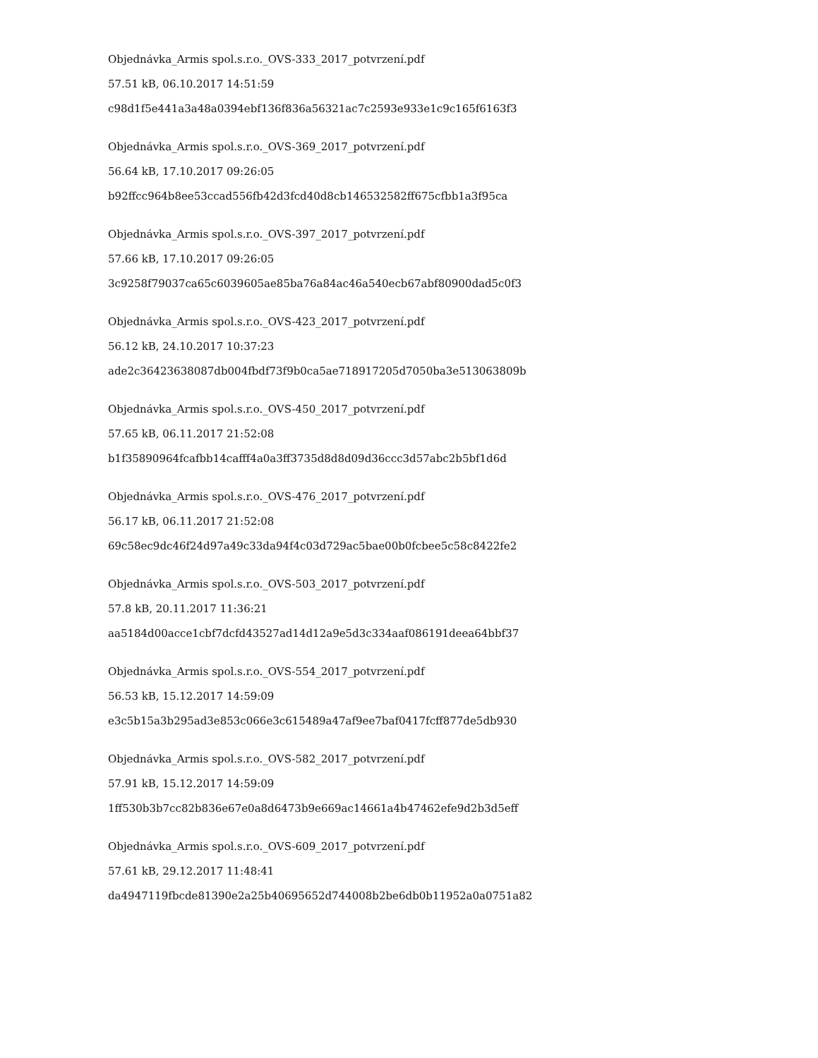Objednávka_Armis spol.s.r.o._OVS-333_2017_potvrzení.pdf
57.51 kB, 06.10.2017 14:51:59
c98d1f5e441a3a48a0394ebf136f836a56321ac7c2593e933e1c9c165f6163f3
Objednávka_Armis spol.s.r.o._OVS-369_2017_potvrzení.pdf
56.64 kB, 17.10.2017 09:26:05
b92ffcc964b8ee53ccad556fb42d3fcd40d8cb146532582ff675cfbb1a3f95ca
Objednávka_Armis spol.s.r.o._OVS-397_2017_potvrzení.pdf
57.66 kB, 17.10.2017 09:26:05
3c9258f79037ca65c6039605ae85ba76a84ac46a540ecb67abf80900dad5c0f3
Objednávka_Armis spol.s.r.o._OVS-423_2017_potvrzení.pdf
56.12 kB, 24.10.2017 10:37:23
ade2c36423638087db004fbdf73f9b0ca5ae718917205d7050ba3e513063809b
Objednávka_Armis spol.s.r.o._OVS-450_2017_potvrzení.pdf
57.65 kB, 06.11.2017 21:52:08
b1f35890964fcafbb14cafff4a0a3ff3735d8d8d09d36ccc3d57abc2b5bf1d6d
Objednávka_Armis spol.s.r.o._OVS-476_2017_potvrzení.pdf
56.17 kB, 06.11.2017 21:52:08
69c58ec9dc46f24d97a49c33da94f4c03d729ac5bae00b0fcbee5c58c8422fe2
Objednávka_Armis spol.s.r.o._OVS-503_2017_potvrzení.pdf
57.8 kB, 20.11.2017 11:36:21
aa5184d00acce1cbf7dcfd43527ad14d12a9e5d3c334aaf086191deea64bbf37
Objednávka_Armis spol.s.r.o._OVS-554_2017_potvrzení.pdf
56.53 kB, 15.12.2017 14:59:09
e3c5b15a3b295ad3e853c066e3c615489a47af9ee7baf0417fcff877de5db930
Objednávka_Armis spol.s.r.o._OVS-582_2017_potvrzení.pdf
57.91 kB, 15.12.2017 14:59:09
1ff530b3b7cc82b836e67e0a8d6473b9e669ac14661a4b47462efe9d2b3d5eff
Objednávka_Armis spol.s.r.o._OVS-609_2017_potvrzení.pdf
57.61 kB, 29.12.2017 11:48:41
da4947119fbcde81390e2a25b40695652d744008b2be6db0b11952a0a0751a82